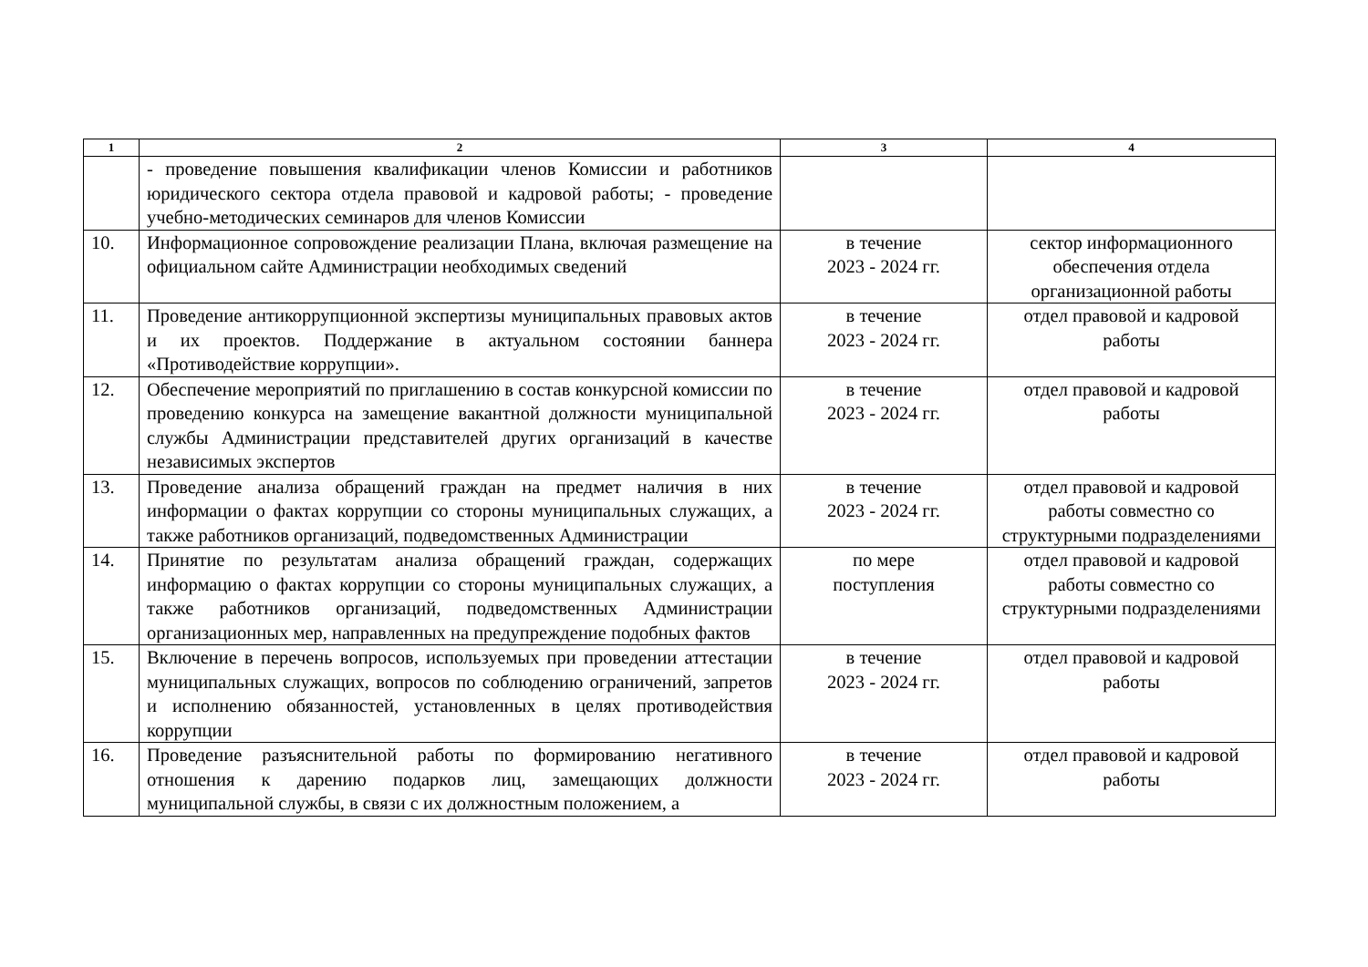| 1 | 2 | 3 | 4 |
| --- | --- | --- | --- |
| | - проведение повышения квалификации членов Комиссии и работников юридического сектора отдела правовой и кадровой работы; - проведение учебно-методических семинаров для членов Комиссии | | |
| 10. | Информационное сопровождение реализации Плана, включая размещение на официальном сайте Администрации необходимых сведений | в течение 2023 - 2024 гг. | сектор информационного обеспечения отдела организационной работы |
| 11. | Проведение антикоррупционной экспертизы муниципальных правовых актов и их проектов. Поддержание в актуальном состоянии баннера «Противодействие коррупции». | в течение 2023 - 2024 гг. | отдел правовой и кадровой работы |
| 12. | Обеспечение мероприятий по приглашению в состав конкурсной комиссии по проведению конкурса на замещение вакантной должности муниципальной службы Администрации представителей других организаций в качестве независимых экспертов | в течение 2023 - 2024 гг. | отдел правовой и кадровой работы |
| 13. | Проведение анализа обращений граждан на предмет наличия в них информации о фактах коррупции со стороны муниципальных служащих, а также работников организаций, подведомственных Администрации | в течение 2023 - 2024 гг. | отдел правовой и кадровой работы совместно со структурными подразделениями |
| 14. | Принятие по результатам анализа обращений граждан, содержащих информацию о фактах коррупции со стороны муниципальных служащих, а также работников организаций, подведомственных Администрации организационных мер, направленных на предупреждение подобных фактов | по мере поступления | отдел правовой и кадровой работы совместно со структурными подразделениями |
| 15. | Включение в перечень вопросов, используемых при проведении аттестации муниципальных служащих, вопросов по соблюдению ограничений, запретов и исполнению обязанностей, установленных в целях противодействия коррупции | в течение 2023 - 2024 гг. | отдел правовой и кадровой работы |
| 16. | Проведение разъяснительной работы по формированию негативного отношения к дарению подарков лиц, замещающих должности муниципальной службы, в связи с их должностным положением, а | в течение 2023 - 2024 гг. | отдел правовой и кадровой работы |